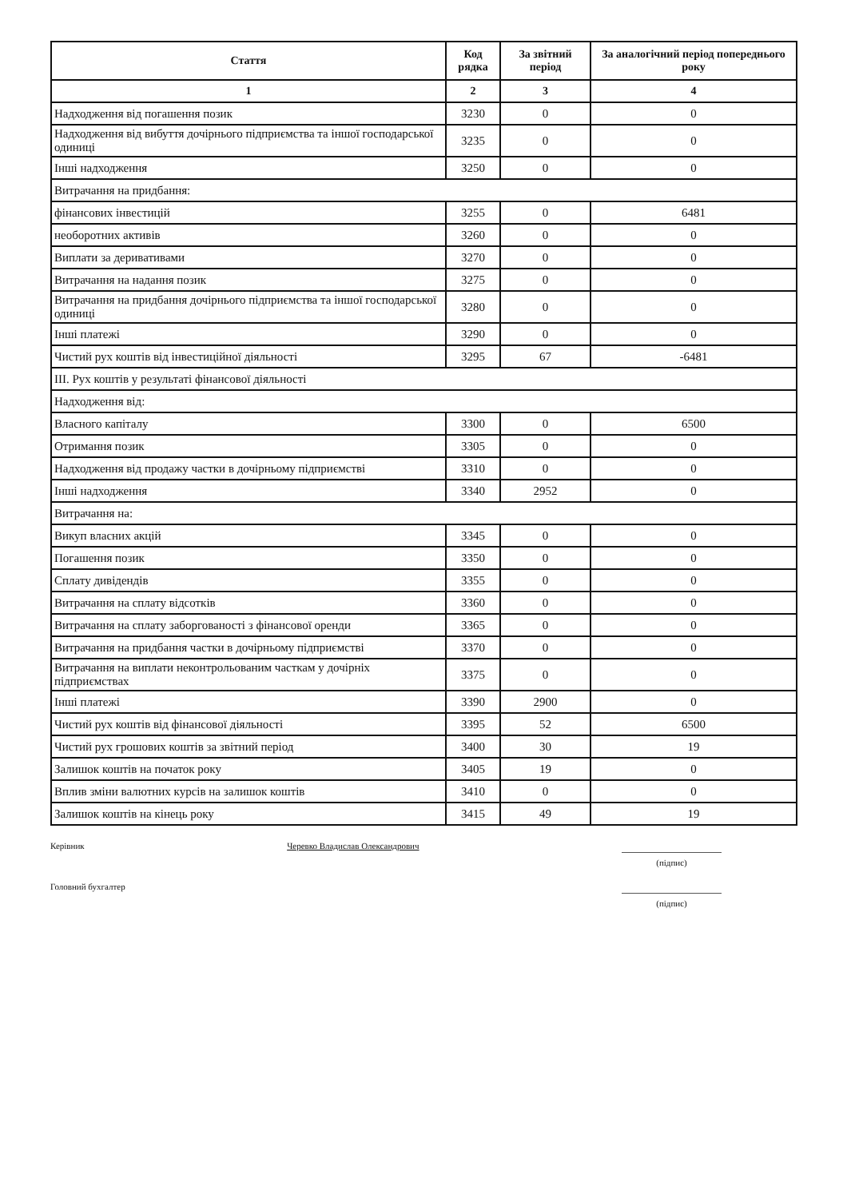| Стаття | Код рядка | За звітний період | За аналогічний період попереднього року |
| --- | --- | --- | --- |
| 1 | 2 | 3 | 4 |
| Надходження від погашення позик | 3230 | 0 | 0 |
| Надходження від вибуття дочірнього підприємства та іншої господарської одиниці | 3235 | 0 | 0 |
| Інші надходження | 3250 | 0 | 0 |
| Витрачання на придбання: | | | |
| фінансових інвестицій | 3255 | 0 | 6481 |
| необоротних активів | 3260 | 0 | 0 |
| Виплати за деривативами | 3270 | 0 | 0 |
| Витрачання на надання позик | 3275 | 0 | 0 |
| Витрачання на придбання дочірнього підприємства та іншої господарської одиниці | 3280 | 0 | 0 |
| Інші платежі | 3290 | 0 | 0 |
| Чистий рух коштів від інвестиційної діяльності | 3295 | 67 | -6481 |
| III. Рух коштів у результаті фінансової діяльності | | | |
| Надходження від: | | | |
| Власного капіталу | 3300 | 0 | 6500 |
| Отримання позик | 3305 | 0 | 0 |
| Надходження від продажу частки в дочірньому підприємстві | 3310 | 0 | 0 |
| Інші надходження | 3340 | 2952 | 0 |
| Витрачання на: | | | |
| Викуп власних акцій | 3345 | 0 | 0 |
| Погашення позик | 3350 | 0 | 0 |
| Сплату дивідендів | 3355 | 0 | 0 |
| Витрачання на сплату відсотків | 3360 | 0 | 0 |
| Витрачання на сплату заборгованості з фінансової оренди | 3365 | 0 | 0 |
| Витрачання на придбання частки в дочірньому підприємстві | 3370 | 0 | 0 |
| Витрачання на виплати неконтрольованим часткам у дочірніх підприємствах | 3375 | 0 | 0 |
| Інші платежі | 3390 | 2900 | 0 |
| Чистий рух коштів від фінансової діяльності | 3395 | 52 | 6500 |
| Чистий рух грошових коштів за звітний період | 3400 | 30 | 19 |
| Залишок коштів на початок року | 3405 | 19 | 0 |
| Вплив зміни валютних курсів на залишок коштів | 3410 | 0 | 0 |
| Залишок коштів на кінець року | 3415 | 49 | 19 |
Керівник Черевко Владислав Олександрович
(підпис)
Головний бухгалтер
(підпис)